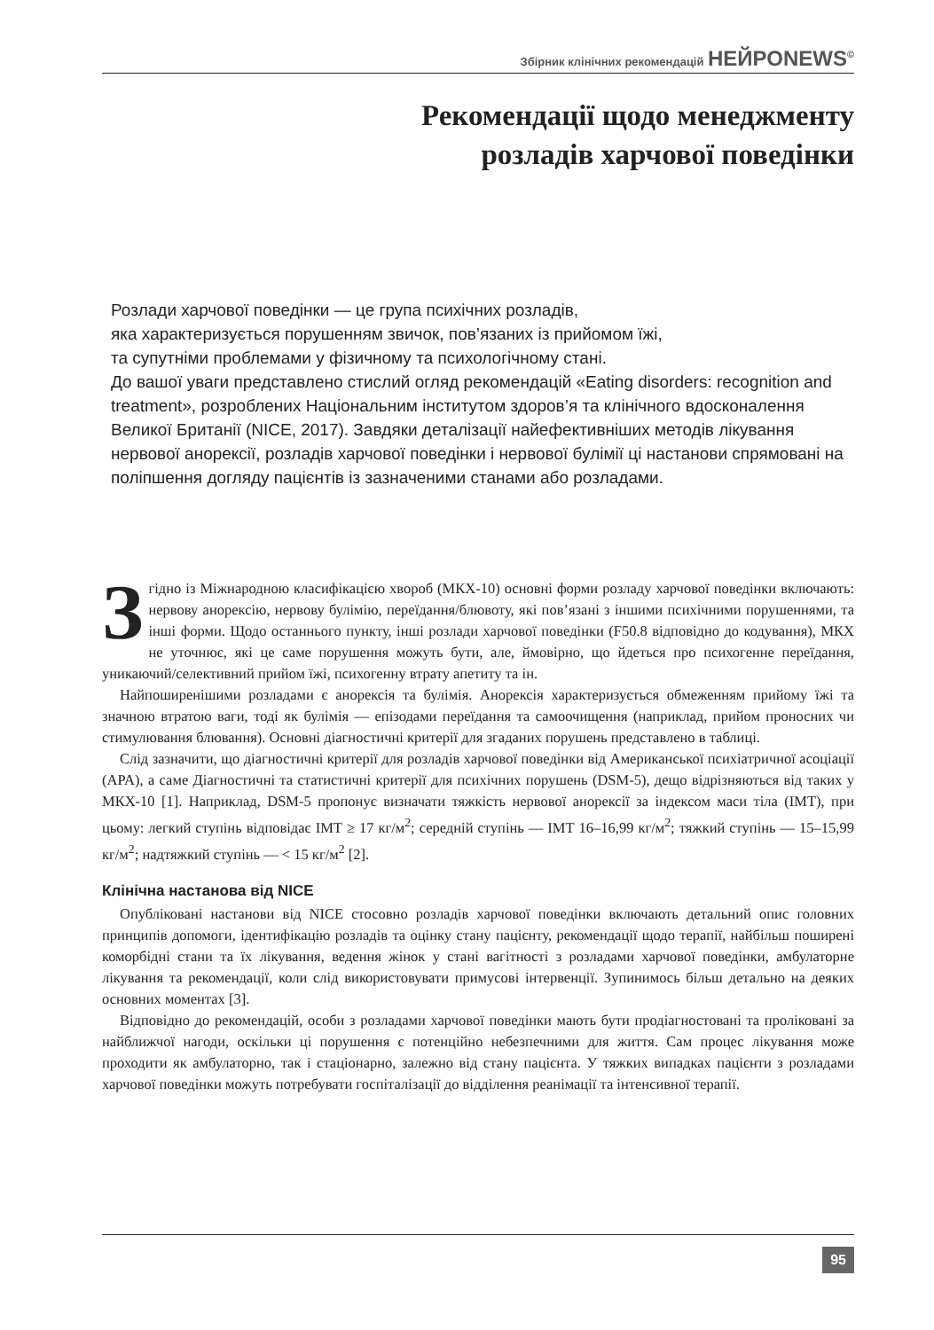Збірник клінічних рекомендацій НЕЙРОNEWS<sup>©</sup>
Рекомендації щодо менеджменту
розладів харчової поведінки
Розлади харчової поведінки — це група психічних розладів,
яка характеризується порушенням звичок, пов’язаних із прийомом їжі,
та супутніми проблемами у фізичному та психологічному стані.
До вашої уваги представлено стислий огляд рекомендацій «Eating disorders: recognition and treatment», розроблених Національним інститутом здоров’я та клінічного вдосконалення Великої Британії (NICE, 2017). Завдяки деталізації найефективніших методів лікування нервової анорексії, розладів харчової поведінки і нервової булімії ці настанови спрямовані на поліпшення догляду пацієнтів із зазначеними станами або розладами.
Згідно із Міжнародною класифікацією хвороб (МКХ-10) основні форми розладу харчової поведінки включають: нервову анорексію, нервову булімію, переїдання/блювоту, які пов’язані з іншими психічними порушеннями, та інші форми. Щодо останнього пункту, інші розлади харчової поведінки (F50.8 відповідно до кодування), МКХ не уточнює, які це саме порушення можуть бути, але, ймовірно, що йдеться про психогенне переїдання, уникаючий/селективний прийом їжі, психогенну втрату апетиту та ін.
Найпоширенішими розладами є анорексія та булімія. Анорексія характеризується обмеженням прийому їжі та значною втратою ваги, тоді як булімія — епізодами переїдання та самоочищення (наприклад, прийом проносних чи стимулювання блювання). Основні діагностичні критерії для згаданих порушень представлено в таблиці.
Слід зазначити, що діагностичні критерії для розладів харчової поведінки від Американської психіатричної асоціації (APA), а саме Діагностичні та статистичні критерії для психічних порушень (DSM-5), дещо відрізняються від таких у МКХ-10 [1]. Наприклад, DSM-5 пропонує визначати тяжкість нервової анорексії за індексом маси тіла (ІМТ), при цьому: легкий ступінь відповідає ІМТ ≥ 17 кг/м<sup>2</sup>; середній ступінь — ІМТ 16–16,99 кг/м<sup>2</sup>; тяжкий ступінь — 15–15,99 кг/м<sup>2</sup>; надтяжкий ступінь — < 15 кг/м<sup>2</sup> [2].
Клінічна настанова від NICE
Опубліковані настанови від NICE стосовно розладів харчової поведінки включають детальний опис головних принципів допомоги, ідентифікацію розладів та оцінку стану пацієнту, рекомендації щодо терапії, найбільш поширені коморбідні стани та їх лікування, ведення жінок у стані вагітності з розладами харчової поведінки, амбулаторне лікування та рекомендації, коли слід використовувати примусові інтервенції. Зупинимось більш детально на деяких основних моментах [3].
Відповідно до рекомендацій, особи з розладами харчової поведінки мають бути продіагностовані та проліковані за найближчої нагоди, оскільки ці порушення є потенційно небезпечними для життя. Сам процес лікування може проходити як амбулаторно, так і стаціонарно, залежно від стану пацієнта. У тяжких випадках пацієнти з розладами харчової поведінки можуть потребувати госпіталізації до відділення реанімації та інтенсивної терапії.
95